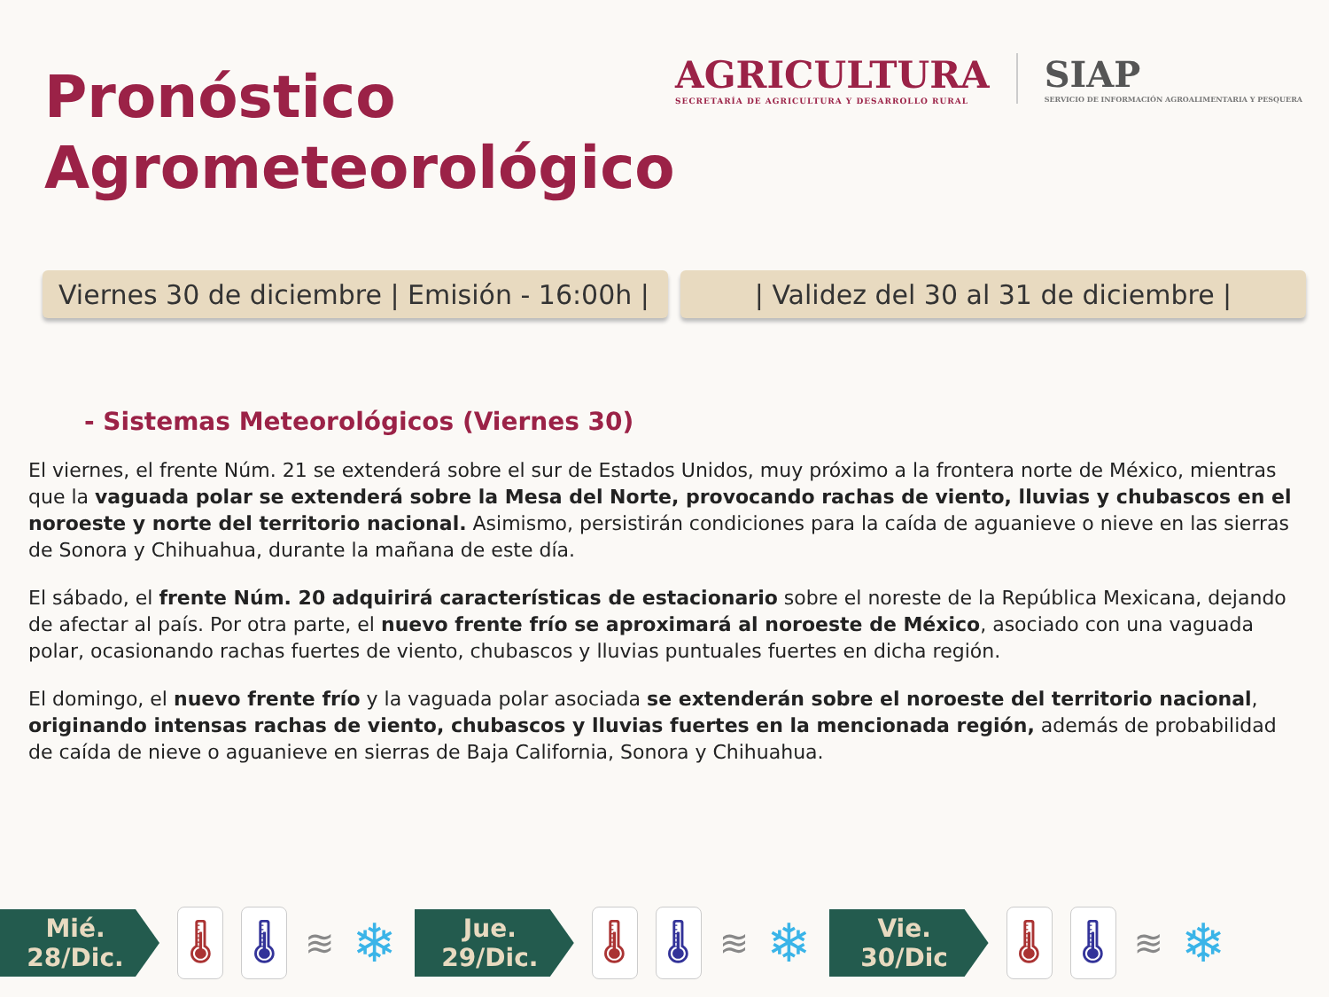Pronóstico
Agrometeorológico
AGRICULTURA
SECRETARÍA DE AGRICULTURA Y DESARROLLO RURAL
SIAP
SERVICIO DE INFORMACIÓN AGROALIMENTARIA Y PESQUERA
Viernes 30 de diciembre | Emisión - 16:00h |
| Validez del 30 al 31 de diciembre |
- Sistemas Meteorológicos (Viernes 30)
El viernes, el frente Núm. 21 se extenderá sobre el sur de Estados Unidos, muy próximo a la frontera norte de México, mientras que la vaguada polar se extenderá sobre la Mesa del Norte, provocando rachas de viento, lluvias y chubascos en el noroeste y norte del territorio nacional. Asimismo, persistirán condiciones para la caída de aguanieve o nieve en las sierras de Sonora y Chihuahua, durante la mañana de este día.
El sábado, el frente Núm. 20 adquirirá características de estacionario sobre el noreste de la República Mexicana, dejando de afectar al país. Por otra parte, el nuevo frente frío se aproximará al noroeste de México, asociado con una vaguada polar, ocasionando rachas fuertes de viento, chubascos y lluvias puntuales fuertes en dicha región.
El domingo, el nuevo frente frío y la vaguada polar asociada se extenderán sobre el noroeste del territorio nacional, originando intensas rachas de viento, chubascos y lluvias fuertes en la mencionada región, además de probabilidad de caída de nieve o aguanieve en sierras de Baja California, Sonora y Chihuahua.
Mié.
28/Dic.
🌡 🌡
≋ ❄
Jue.
29/Dic.
🌡 🌡
≋ ❄
Vie.
30/Dic
🌡 🌡
≋ ❄